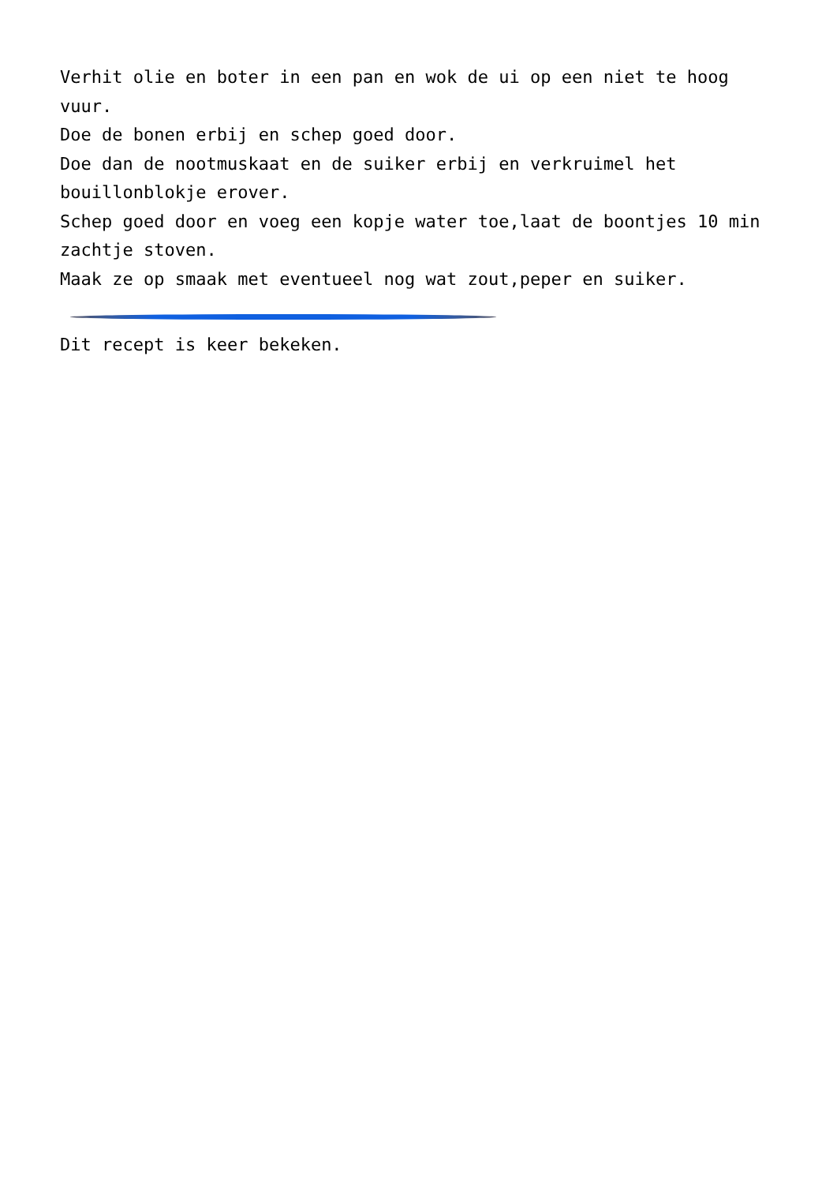Verhit olie en boter in een pan en wok de ui op een niet te hoog vuur.
Doe de bonen erbij en schep goed door.
Doe dan de nootmuskaat en de suiker erbij en verkruimel het bouillonblokje erover.
Schep goed door en voeg een kopje water toe,laat de boontjes 10 min zachtje stoven.
Maak ze op smaak met eventueel nog wat zout,peper en suiker.
Dit recept is keer bekeken.